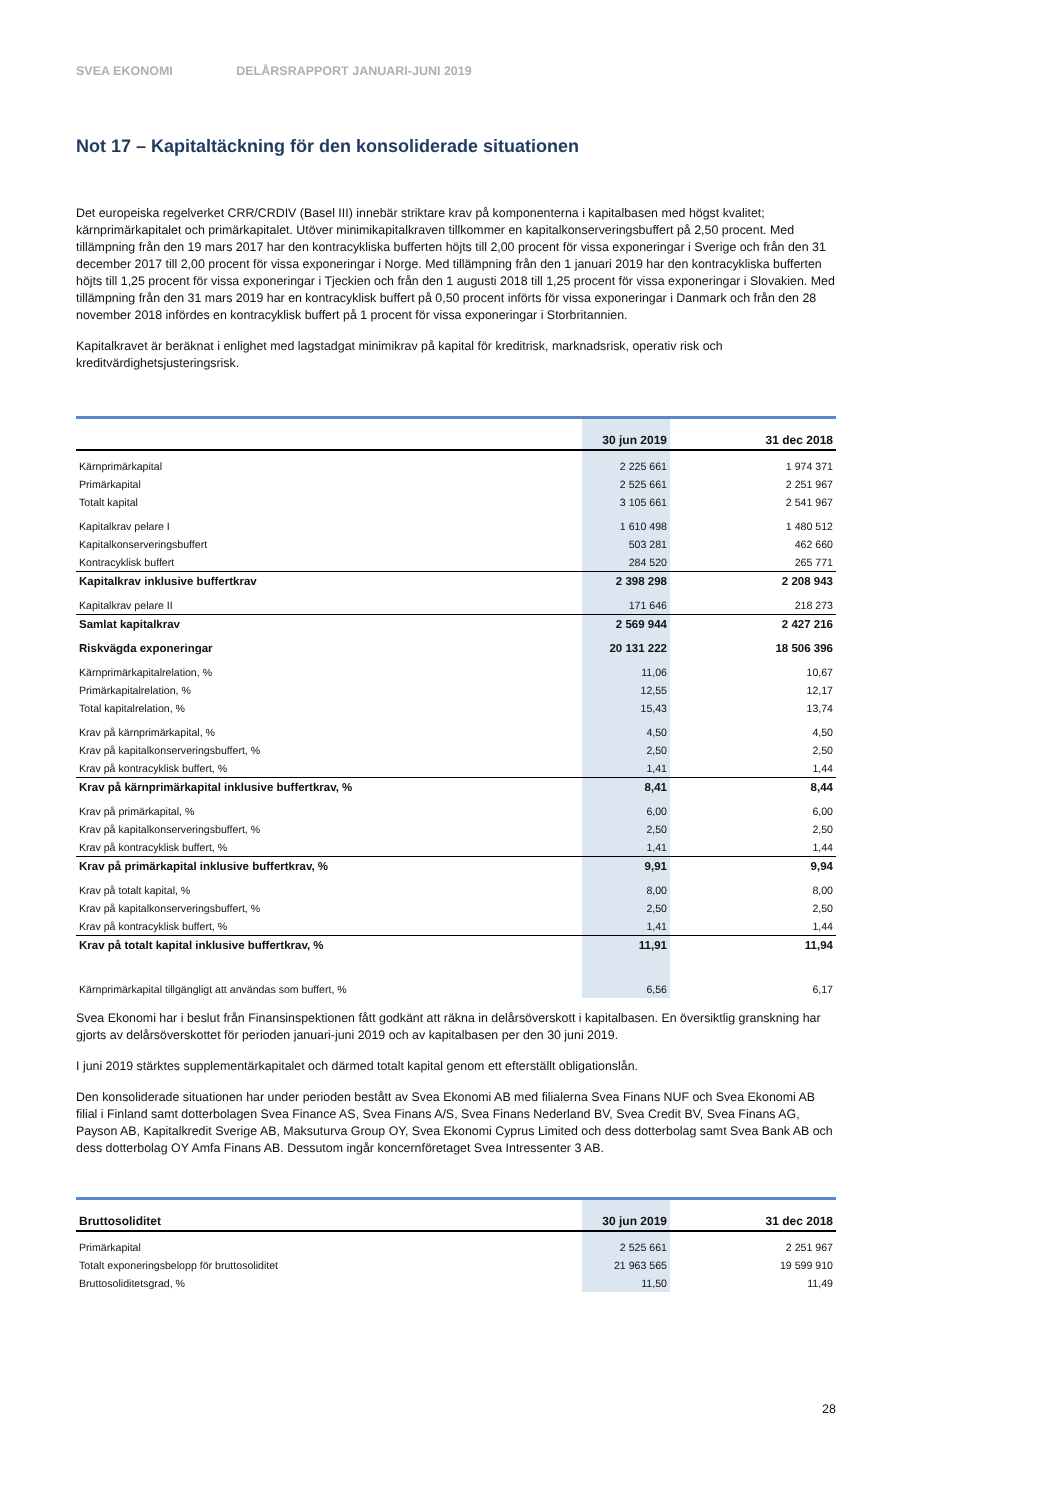SVEA EKONOMI DELÅRSRAPPORT JANUARI-JUNI 2019
Not 17 – Kapitaltäckning för den konsoliderade situationen
Det europeiska regelverket CRR/CRDIV (Basel III) innebär striktare krav på komponenterna i kapitalbasen med högst kvalitet; kärnprimärkapitalet och primärkapitalet. Utöver minimikapitalkraven tillkommer en kapitalkonserveringsbuffert på 2,50 procent. Med tillämpning från den 19 mars 2017 har den kontracykliska bufferten höjts till 2,00 procent för vissa exponeringar i Sverige och från den 31 december 2017 till 2,00 procent för vissa exponeringar i Norge. Med tillämpning från den 1 januari 2019 har den kontracykliska bufferten höjts till 1,25 procent för vissa exponeringar i Tjeckien och från den 1 augusti 2018 till 1,25 procent för vissa exponeringar i Slovakien. Med tillämpning från den 31 mars 2019 har en kontracyklisk buffert på 0,50 procent införts för vissa exponeringar i Danmark och från den 28 november 2018 infördes en kontracyklisk buffert på 1 procent för vissa exponeringar i Storbritannien.
Kapitalkravet är beräknat i enlighet med lagstadgat minimikrav på kapital för kreditrisk, marknadsrisk, operativ risk och kreditvärdighetsjusteringsrisk.
| | 30 jun 2019 | 31 dec 2018 |
| --- | --- | --- |
| Kärnprimärkapital | 2 225 661 | 1 974 371 |
| Primärkapital | 2 525 661 | 2 251 967 |
| Totalt kapital | 3 105 661 | 2 541 967 |
| Kapitalkrav pelare I | 1 610 498 | 1 480 512 |
| Kapitalkonserveringsbuffert | 503 281 | 462 660 |
| Kontracyklisk buffert | 284 520 | 265 771 |
| Kapitalkrav inklusive buffertkrav | 2 398 298 | 2 208 943 |
| Kapitalkrav pelare II | 171 646 | 218 273 |
| Samlat kapitalkrav | 2 569 944 | 2 427 216 |
| Riskvägda exponeringar | 20 131 222 | 18 506 396 |
| Kärnprimärkapitalrelation, % | 11,06 | 10,67 |
| Primärkapitalrelation, % | 12,55 | 12,17 |
| Total kapitalrelation, % | 15,43 | 13,74 |
| Krav på kärnprimärkapital, % | 4,50 | 4,50 |
| Krav på kapitalkonserveringsbuffert, % | 2,50 | 2,50 |
| Krav på kontracyklisk buffert, % | 1,41 | 1,44 |
| Krav på kärnprimärkapital inklusive buffertkrav, % | 8,41 | 8,44 |
| Krav på primärkapital, % | 6,00 | 6,00 |
| Krav på kapitalkonserveringsbuffert, % | 2,50 | 2,50 |
| Krav på kontracyklisk buffert, % | 1,41 | 1,44 |
| Krav på primärkapital inklusive buffertkrav, % | 9,91 | 9,94 |
| Krav på totalt kapital, % | 8,00 | 8,00 |
| Krav på kapitalkonserveringsbuffert, % | 2,50 | 2,50 |
| Krav på kontracyklisk buffert, % | 1,41 | 1,44 |
| Krav på totalt kapital inklusive buffertkrav, % | 11,91 | 11,94 |
| Kärnprimärkapital tillgängligt att användas som buffert, % | 6,56 | 6,17 |
Svea Ekonomi har i beslut från Finansinspektionen fått godkänt att räkna in delårsöverskott i kapitalbasen. En översiktlig granskning har gjorts av delårsöverskottet för perioden januari-juni 2019 och av kapitalbasen per den 30 juni 2019.
I juni 2019 stärktes supplementärkapitalet och därmed totalt kapital genom ett efterställt obligationslån.
Den konsoliderade situationen har under perioden bestått av Svea Ekonomi AB med filialerna Svea Finans NUF och Svea Ekonomi AB filial i Finland samt dotterbolagen Svea Finance AS, Svea Finans A/S, Svea Finans Nederland BV, Svea Credit BV, Svea Finans AG, Payson AB, Kapitalkredit Sverige AB, Maksuturva Group OY, Svea Ekonomi Cyprus Limited och dess dotterbolag samt Svea Bank AB och dess dotterbolag OY Amfa Finans AB. Dessutom ingår koncernföretaget Svea Intressenter 3 AB.
| Bruttosoliditet | 30 jun 2019 | 31 dec 2018 |
| --- | --- | --- |
| Primärkapital | 2 525 661 | 2 251 967 |
| Totalt exponeringsbelopp för bruttosoliditet | 21 963 565 | 19 599 910 |
| Bruttosoliditetsgrad, % | 11,50 | 11,49 |
28